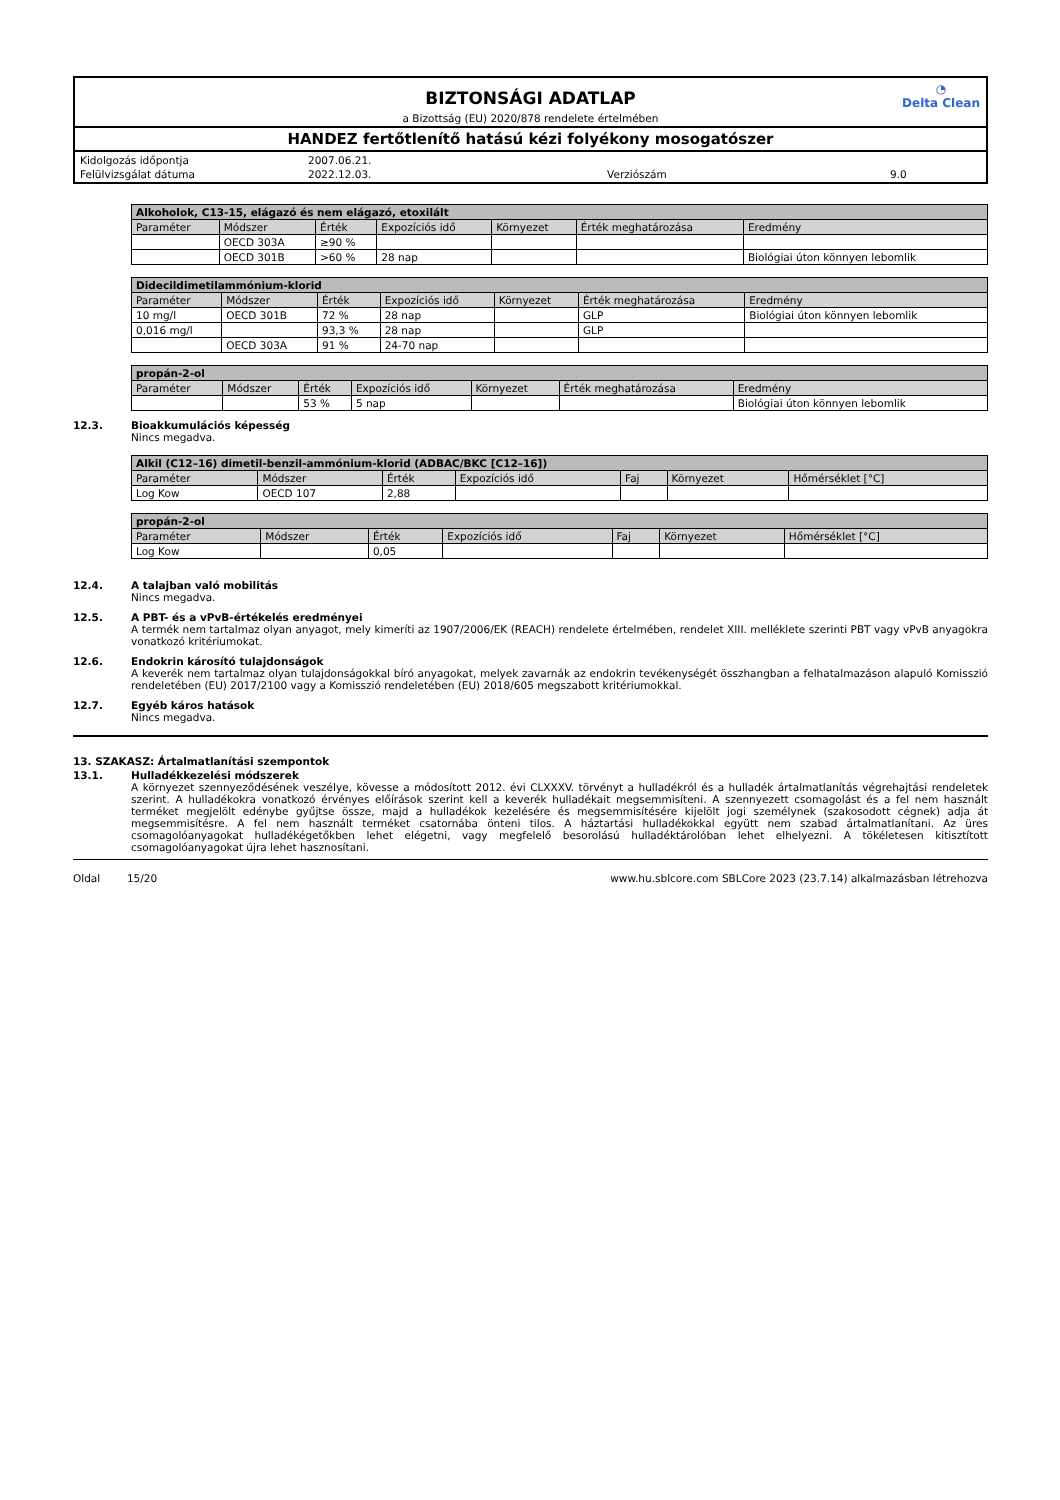◔
Delta Clean
BIZTONSÁGI ADATLAP
a Bizottság (EU) 2020/878 rendelete értelmében
HANDEZ fertőtlenítő hatású kézi folyékony mosogatószer
| Kidolgozás időpontja | 2007.06.21. | | |
| Felülvizsgálat dátuma | 2022.12.03. | Verziószám | 9.0 |
| Alkoholok, C13-15, elágazó és nem elágazó, etoxilált | | | | | | |
| --- | --- | --- | --- | --- | --- | --- |
| Paraméter | Módszer | Érték | Expozíciós idő | Környezet | Érték meghatározása | Eredmény |
| | OECD 303A | ≥90 % | | | | |
| | OECD 301B | >60 % | 28 nap | | | Biológiai úton könnyen lebomlik |
| Didecildimetilammónium-klorid | | | | | | |
| --- | --- | --- | --- | --- | --- | --- |
| Paraméter | Módszer | Érték | Expozíciós idő | Környezet | Érték meghatározása | Eredmény |
| 10 mg/l | OECD 301B | 72 % | 28 nap | | GLP | Biológiai úton könnyen lebomlik |
| 0,016 mg/l | | 93,3 % | 28 nap | | GLP | |
| | OECD 303A | 91 % | 24-70 nap | | | |
| propán-2-ol | | | | | | |
| --- | --- | --- | --- | --- | --- | --- |
| Paraméter | Módszer | Érték | Expozíciós idő | Környezet | Érték meghatározása | Eredmény |
| | | 53 % | 5 nap | | | Biológiai úton könnyen lebomlik |
12.3. Bioakkumulációs képesség
Nincs megadva.
| Alkil (C12–16) dimetil-benzil-ammónium-klorid (ADBAC/BKC [C12–16]) | | | | | | |
| --- | --- | --- | --- | --- | --- | --- |
| Paraméter | Módszer | Érték | Expozíciós idő | Faj | Környezet | Hőmérséklet [°C] |
| Log Kow | OECD 107 | 2,88 | | | | |
| propán-2-ol | | | | | | |
| --- | --- | --- | --- | --- | --- | --- |
| Paraméter | Módszer | Érték | Expozíciós idő | Faj | Környezet | Hőmérséklet [°C] |
| Log Kow | | 0,05 | | | | |
12.4. A talajban való mobilitás
Nincs megadva.
12.5. A PBT- és a vPvB-értékelés eredményei
A termék nem tartalmaz olyan anyagot, mely kimeríti az 1907/2006/EK (REACH) rendelete értelmében, rendelet XIII. melléklete szerinti PBT vagy vPvB anyagokra vonatkozó kritériumokat.
12.6. Endokrin károsító tulajdonságok
A keverék nem tartalmaz olyan tulajdonságokkal bíró anyagokat, melyek zavarnák az endokrin tevékenységét összhangban a felhatalmazáson alapuló Komisszió rendeletében (EU) 2017/2100 vagy a Komisszió rendeletében (EU) 2018/605 megszabott kritériumokkal.
12.7. Egyéb káros hatások
Nincs megadva.
13. SZAKASZ: Ártalmatlanítási szempontok
13.1. Hulladékkezelési módszerek
A környezet szennyeződésének veszélye, kövesse a módosított 2012. évi CLXXXV. törvényt a hulladékról és a hulladék ártalmatlanítás végrehajtási rendeletek szerint. A hulladékokra vonatkozó érvényes előírások szerint kell a keverék hulladékait megsemmisíteni. A szennyezett csomagolást és a fel nem használt terméket megjelölt edénybe gyűjtse össze, majd a hulladékok kezelésére és megsemmisítésére kijelölt jogi személynek (szakosodott cégnek) adja át megsemmisítésre. A fel nem használt terméket csatornába önteni tilos. A háztartási hulladékokkal együtt nem szabad ártalmatlanítani. Az üres csomagolóanyagokat hulladékégetőkben lehet elégetni, vagy megfelelő besorolású hulladéktárolóban lehet elhelyezni. A tökéletesen kitisztított csomagolóanyagokat újra lehet hasznosítani.
Oldal 15/20 www.hu.sblcore.com SBLCore 2023 (23.7.14) alkalmazásban létrehozva